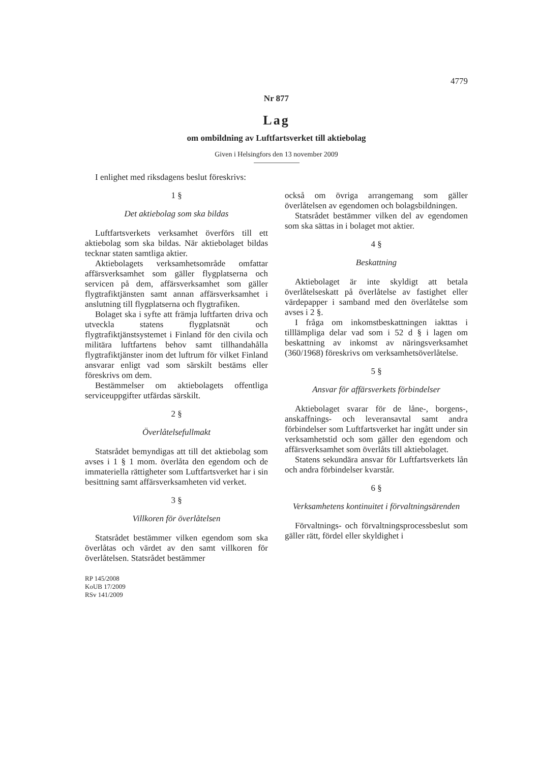4779
Nr 877
Lag
om ombildning av Luftfartsverket till aktiebolag
Given i Helsingfors den 13 november 2009
I enlighet med riksdagens beslut föreskrivs:
1 §
Det aktiebolag som ska bildas
Luftfartsverkets verksamhet överförs till ett aktiebolag som ska bildas. När aktiebolaget bildas tecknar staten samtliga aktier.
Aktiebolagets verksamhetsområde omfattar affärsverksamhet som gäller flygplatserna och servicen på dem, affärsverksamhet som gäller flygtrafiktjänsten samt annan affärsverksamhet i anslutning till flygplatserna och flygtrafiken.
Bolaget ska i syfte att främja luftfarten driva och utveckla statens flygplatsnät och flygtrafiktjänstsystemet i Finland för den civila och militära luftfartens behov samt tillhandahålla flygtrafiktjänster inom det luftrum för vilket Finland ansvarar enligt vad som särskilt bestäms eller föreskrivs om dem.
Bestämmelser om aktiebolagets offentliga serviceuppgifter utfärdas särskilt.
2 §
Överlåtelsefullmakt
Statsrådet bemyndigas att till det aktiebolag som avses i 1 § 1 mom. överlåta den egendom och de immateriella rättigheter som Luftfartsverket har i sin besittning samt affärsverksamheten vid verket.
3 §
Villkoren för överlåtelsen
Statsrådet bestämmer vilken egendom som ska överlåtas och värdet av den samt villkoren för överlåtelsen. Statsrådet bestämmer
RP 145/2008
KoUB 17/2009
RSv 141/2009
också om övriga arrangemang som gäller överlåtelsen av egendomen och bolagsbildningen.
Statsrådet bestämmer vilken del av egendomen som ska sättas in i bolaget mot aktier.
4 §
Beskattning
Aktiebolaget är inte skyldigt att betala överlåtelseskatt på överlåtelse av fastighet eller värdepapper i samband med den överlåtelse som avses i 2 §.
I fråga om inkomstbeskattningen iakttas i tilllämpliga delar vad som i 52 d § i lagen om beskattning av inkomst av näringsverksamhet (360/1968) föreskrivs om verksamhetsöverlåtelse.
5 §
Ansvar för affärsverkets förbindelser
Aktiebolaget svarar för de låne-, borgens-, anskaffnings- och leveransavtal samt andra förbindelser som Luftfartsverket har ingått under sin verksamhetstid och som gäller den egendom och affärsverksamhet som överlåts till aktiebolaget.
Statens sekundära ansvar för Luftfartsverkets lån och andra förbindelser kvarstår.
6 §
Verksamhetens kontinuitet i förvaltningsärenden
Förvaltnings- och förvaltningsprocessbeslut som gäller rätt, fördel eller skyldighet i